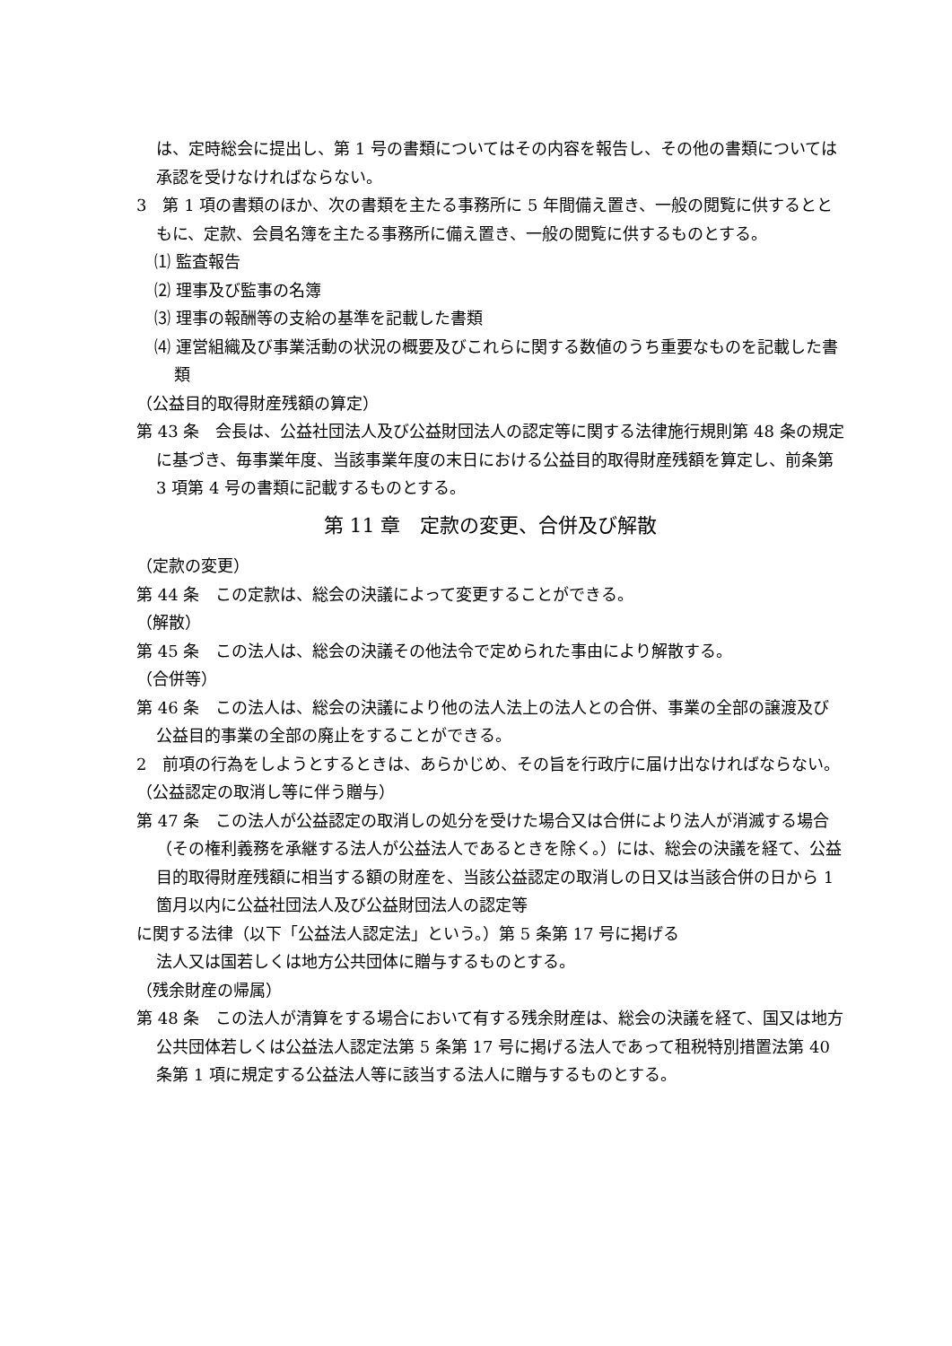は、定時総会に提出し、第 1 号の書類についてはその内容を報告し、その他の書類については承認を受けなければならない。
3　第 1 項の書類のほか、次の書類を主たる事務所に 5 年間備え置き、一般の閲覧に供するとともに、定款、会員名簿を主たる事務所に備え置き、一般の閲覧に供するものとする。
⑴ 監査報告
⑵ 理事及び監事の名簿
⑶ 理事の報酬等の支給の基準を記載した書類
⑷ 運営組織及び事業活動の状況の概要及びこれらに関する数値のうち重要なものを記載した書類
（公益目的取得財産残額の算定）
第 43 条　会長は、公益社団法人及び公益財団法人の認定等に関する法律施行規則第 48 条の規定に基づき、毎事業年度、当該事業年度の末日における公益目的取得財産残額を算定し、前条第 3 項第 4 号の書類に記載するものとする。
第 11 章　定款の変更、合併及び解散
（定款の変更）
第 44 条　この定款は、総会の決議によって変更することができる。
（解散）
第 45 条　この法人は、総会の決議その他法令で定められた事由により解散する。
（合併等）
第 46 条　この法人は、総会の決議により他の法人法上の法人との合併、事業の全部の譲渡及び公益目的事業の全部の廃止をすることができる。
2　前項の行為をしようとするときは、あらかじめ、その旨を行政庁に届け出なければならない。
（公益認定の取消し等に伴う贈与）
第 47 条　この法人が公益認定の取消しの処分を受けた場合又は合併により法人が消滅する場合（その権利義務を承継する法人が公益法人であるときを除く。）には、総会の決議を経て、公益目的取得財産残額に相当する額の財産を、当該公益認定の取消しの日又は当該合併の日から 1 箇月以内に公益社団法人及び公益財団法人の認定等
に関する法律（以下「公益法人認定法」という。）第 5 条第 17 号に掲げる
法人又は国若しくは地方公共団体に贈与するものとする。
（残余財産の帰属）
第 48 条　この法人が清算をする場合において有する残余財産は、総会の決議を経て、国又は地方公共団体若しくは公益法人認定法第 5 条第 17 号に掲げる法人であって租税特別措置法第 40 条第 1 項に規定する公益法人等に該当する法人に贈与するものとする。